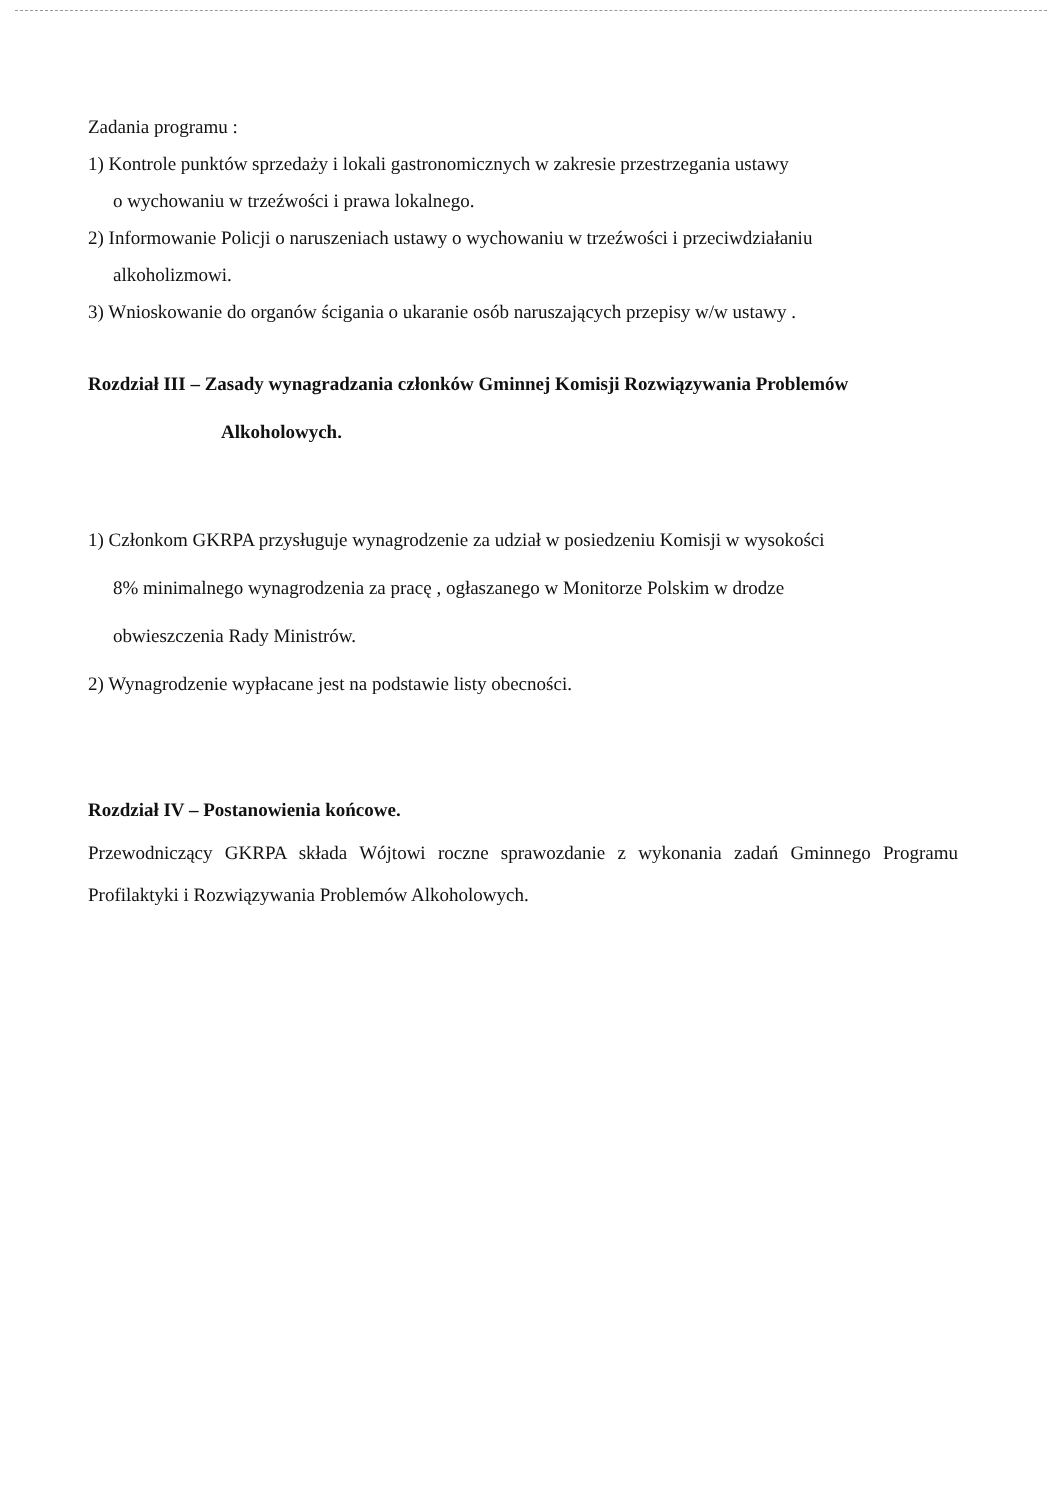Zadania programu :
1) Kontrole punktów sprzedaży i lokali gastronomicznych w zakresie przestrzegania ustawy
o wychowaniu w trzeźwości i prawa lokalnego.
2) Informowanie Policji o naruszeniach ustawy o wychowaniu w trzeźwości i przeciwdziałaniu
alkoholizmowi.
3) Wnioskowanie do organów ścigania o ukaranie osób naruszających przepisy w/w ustawy .
Rozdział III – Zasady wynagradzania członków Gminnej Komisji Rozwiązywania Problemów
Alkoholowych.
1) Członkom GKRPA przysługuje wynagrodzenie za udział w posiedzeniu Komisji w wysokości
8% minimalnego wynagrodzenia za pracę , ogłaszanego w Monitorze Polskim w drodze
obwieszczenia Rady Ministrów.
2) Wynagrodzenie wypłacane jest na podstawie listy obecności.
Rozdział IV – Postanowienia końcowe.
Przewodniczący GKRPA składa Wójtowi roczne sprawozdanie z wykonania zadań Gminnego Programu Profilaktyki i Rozwiązywania Problemów Alkoholowych.